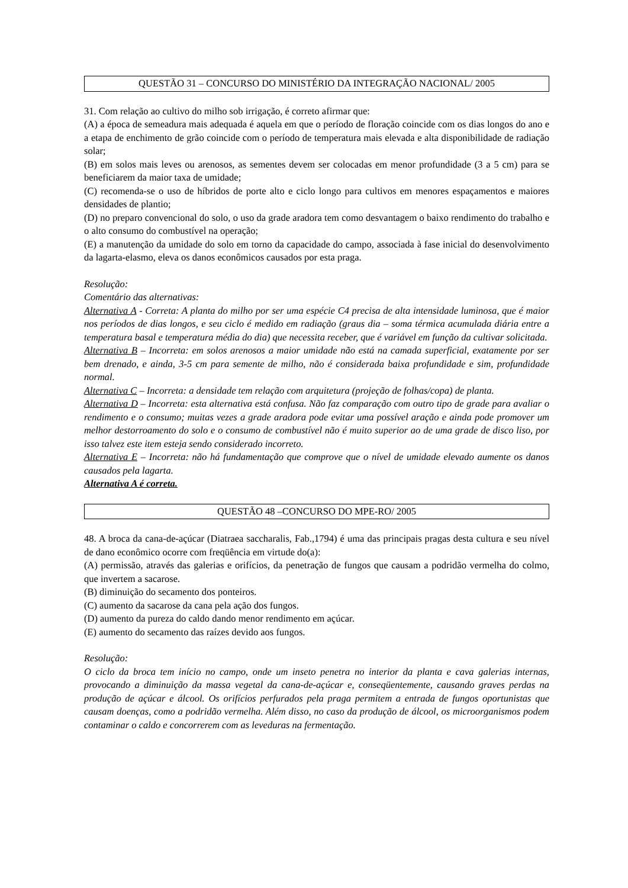QUESTÃO 31 – CONCURSO DO MINISTÉRIO DA INTEGRAÇÃO NACIONAL/ 2005
31. Com relação ao cultivo do milho sob irrigação, é correto afirmar que:
(A) a época de semeadura mais adequada é aquela em que o período de floração coincide com os dias longos do ano e a etapa de enchimento de grão coincide com o período de temperatura mais elevada e alta disponibilidade de radiação solar;
(B) em solos mais leves ou arenosos, as sementes devem ser colocadas em menor profundidade (3 a 5 cm) para se beneficiarem da maior taxa de umidade;
(C) recomenda-se o uso de híbridos de porte alto e ciclo longo para cultivos em menores espaçamentos e maiores densidades de plantio;
(D) no preparo convencional do solo, o uso da grade aradora tem como desvantagem o baixo rendimento do trabalho e o alto consumo do combustível na operação;
(E) a manutenção da umidade do solo em torno da capacidade do campo, associada à fase inicial do desenvolvimento da lagarta-elasmo, eleva os danos econômicos causados por esta praga.
Resolução:
Comentário das alternativas:
Alternativa A - Correta: A planta do milho por ser uma espécie C4 precisa de alta intensidade luminosa, que é maior nos períodos de dias longos, e seu ciclo é medido em radiação (graus dia – soma térmica acumulada diária entre a temperatura basal e temperatura média do dia) que necessita receber, que é variável em função da cultivar solicitada.
Alternativa B – Incorreta: em solos arenosos a maior umidade não está na camada superficial, exatamente por ser bem drenado, e ainda, 3-5 cm para semente de milho, não é considerada baixa profundidade e sim, profundidade normal.
Alternativa C – Incorreta: a densidade tem relação com arquitetura (projeção de folhas/copa) de planta.
Alternativa D – Incorreta: esta alternativa está confusa. Não faz comparação com outro tipo de grade para avaliar o rendimento e o consumo; muitas vezes a grade aradora pode evitar uma possível aração e ainda pode promover um melhor destorroamento do solo e o consumo de combustível não é muito superior ao de uma grade de disco liso, por isso talvez este item esteja sendo considerado incorreto.
Alternativa E – Incorreta: não há fundamentação que comprove que o nível de umidade elevado aumente os danos causados pela lagarta.
Alternativa A é correta.
QUESTÃO 48 –CONCURSO DO MPE-RO/ 2005
48. A broca da cana-de-açúcar (Diatraea saccharalis, Fab.,1794) é uma das principais pragas desta cultura e seu nível de dano econômico ocorre com freqüência em virtude do(a):
(A) permissão, através das galerias e orifícios, da penetração de fungos que causam a podridão vermelha do colmo, que invertem a sacarose.
(B) diminuição do secamento dos ponteiros.
(C) aumento da sacarose da cana pela ação dos fungos.
(D) aumento da pureza do caldo dando menor rendimento em açúcar.
(E) aumento do secamento das raízes devido aos fungos.
Resolução:
O ciclo da broca tem início no campo, onde um inseto penetra no interior da planta e cava galerias internas, provocando a diminuição da massa vegetal da cana-de-açúcar e, conseqüentemente, causando graves perdas na produção de açúcar e álcool. Os orifícios perfurados pela praga permitem a entrada de fungos oportunistas que causam doenças, como a podridão vermelha. Além disso, no caso da produção de álcool, os microorganismos podem contaminar o caldo e concorrerem com as leveduras na fermentação.